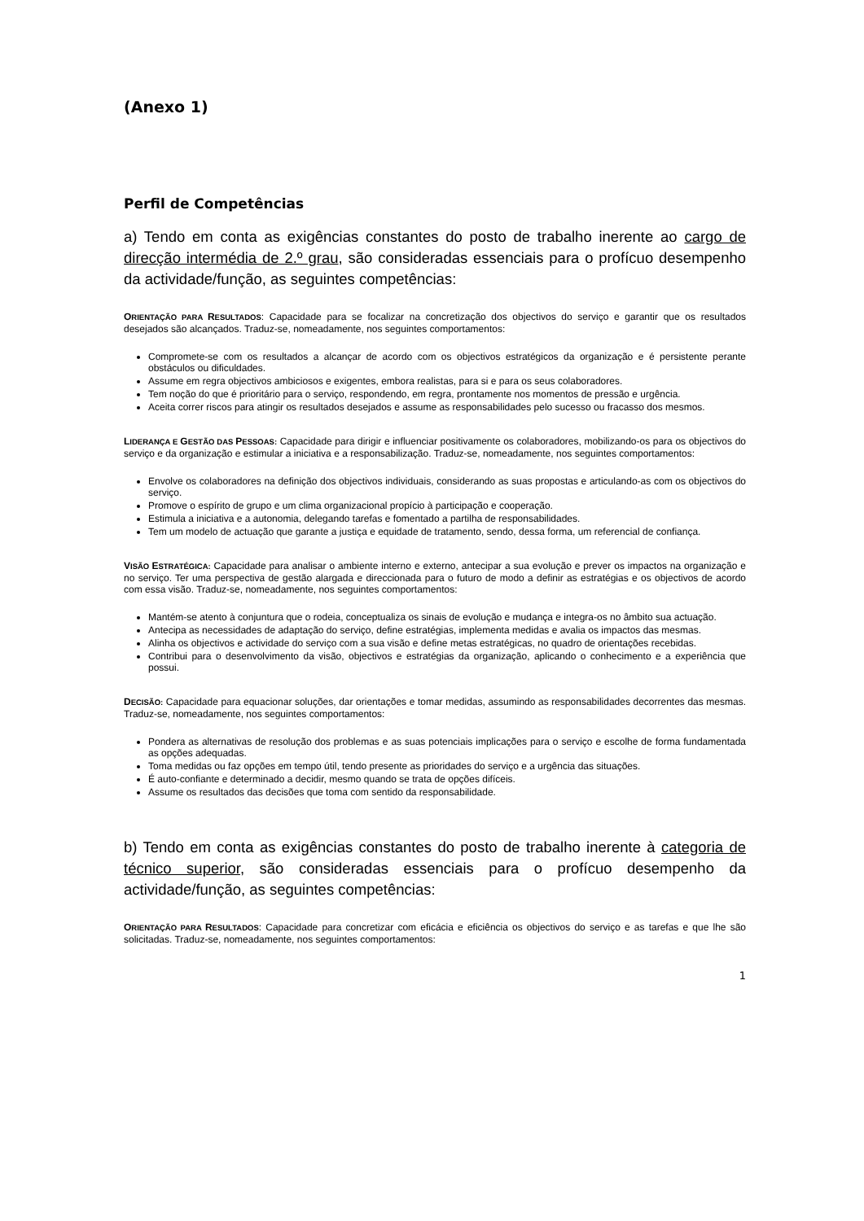(Anexo 1)
Perfil de Competências
a) Tendo em conta as exigências constantes do posto de trabalho inerente ao cargo de direcção intermédia de 2.º grau, são consideradas essenciais para o profícuo desempenho da actividade/função, as seguintes competências:
ORIENTAÇÃO PARA RESULTADOS: Capacidade para se focalizar na concretização dos objectivos do serviço e garantir que os resultados desejados são alcançados. Traduz-se, nomeadamente, nos seguintes comportamentos:
Compromete-se com os resultados a alcançar de acordo com os objectivos estratégicos da organização e é persistente perante obstáculos ou dificuldades.
Assume em regra objectivos ambiciosos e exigentes, embora realistas, para si e para os seus colaboradores.
Tem noção do que é prioritário para o serviço, respondendo, em regra, prontamente nos momentos de pressão e urgência.
Aceita correr riscos para atingir os resultados desejados e assume as responsabilidades pelo sucesso ou fracasso dos mesmos.
LIDERANÇA E GESTÃO DAS PESSOAS: Capacidade para dirigir e influenciar positivamente os colaboradores, mobilizando-os para os objectivos do serviço e da organização e estimular a iniciativa e a responsabilização. Traduz-se, nomeadamente, nos seguintes comportamentos:
Envolve os colaboradores na definição dos objectivos individuais, considerando as suas propostas e articulando-as com os objectivos do serviço.
Promove o espírito de grupo e um clima organizacional propício à participação e cooperação.
Estimula a iniciativa e a autonomia, delegando tarefas e fomentado a partilha de responsabilidades.
Tem um modelo de actuação que garante a justiça e equidade de tratamento, sendo, dessa forma, um referencial de confiança.
VISÃO ESTRATÉGICA: Capacidade para analisar o ambiente interno e externo, antecipar a sua evolução e prever os impactos na organização e no serviço. Ter uma perspectiva de gestão alargada e direccionada para o futuro de modo a definir as estratégias e os objectivos de acordo com essa visão. Traduz-se, nomeadamente, nos seguintes comportamentos:
Mantém-se atento à conjuntura que o rodeia, conceptualiza os sinais de evolução e mudança e integra-os no âmbito sua actuação.
Antecipa as necessidades de adaptação do serviço, define estratégias, implementa medidas e avalia os impactos das mesmas.
Alinha os objectivos e actividade do serviço com a sua visão e define metas estratégicas, no quadro de orientações recebidas.
Contribui para o desenvolvimento da visão, objectivos e estratégias da organização, aplicando o conhecimento e a experiência que possui.
DECISÃO: Capacidade para equacionar soluções, dar orientações e tomar medidas, assumindo as responsabilidades decorrentes das mesmas. Traduz-se, nomeadamente, nos seguintes comportamentos:
Pondera as alternativas de resolução dos problemas e as suas potenciais implicações para o serviço e escolhe de forma fundamentada as opções adequadas.
Toma medidas ou faz opções em tempo útil, tendo presente as prioridades do serviço e a urgência das situações.
É auto-confiante e determinado a decidir, mesmo quando se trata de opções difíceis.
Assume os resultados das decisões que toma com sentido da responsabilidade.
b) Tendo em conta as exigências constantes do posto de trabalho inerente à categoria de técnico superior, são consideradas essenciais para o profícuo desempenho da actividade/função, as seguintes competências:
ORIENTAÇÃO PARA RESULTADOS: Capacidade para concretizar com eficácia e eficiência os objectivos do serviço e as tarefas e que lhe são solicitadas. Traduz-se, nomeadamente, nos seguintes comportamentos:
1